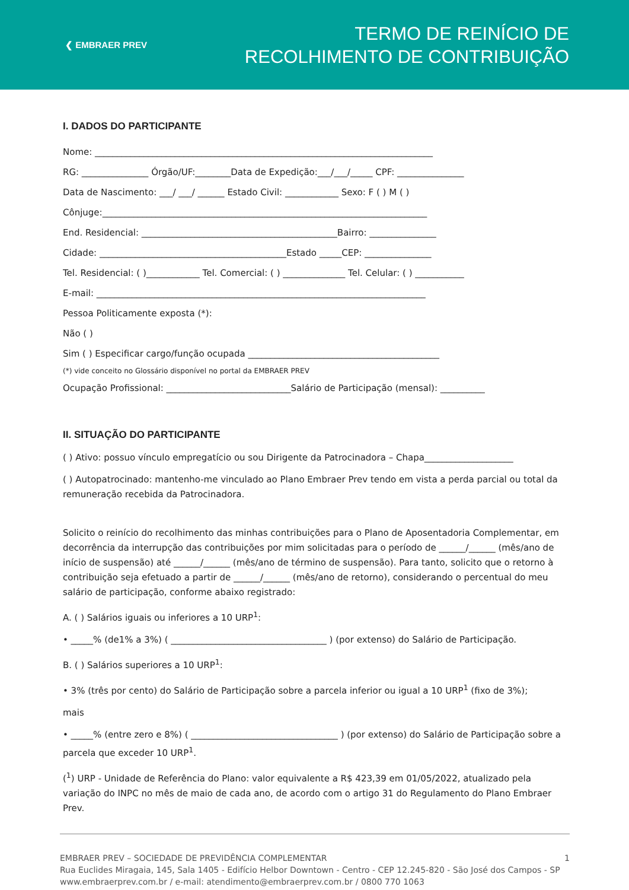❮ EMBRAER PREV
TERMO DE REINÍCIO DE
RECOLHIMENTO DE CONTRIBUIÇÃO
I. DADOS DO PARTICIPANTE
Nome: ____________________________________________________________________________
RG: _______________ Órgão/UF:________Data de Expedição:___/___/_____ CPF: _______________
Data de Nascimento: ___/ ___/ ______ Estado Civil: ____________ Sexo: F ( ) M ( )
Cônjuge:_________________________________________________________________________
End. Residencial: ____________________________________________Bairro: _______________
Cidade: __________________________________________Estado _____CEP: _______________
Tel. Residencial: ( )____________ Tel. Comercial: ( ) ______________ Tel. Celular: ( ) ___________
E-mail: __________________________________________________________________________
Pessoa Politicamente exposta (*):
Não ( )
Sim ( ) Especificar cargo/função ocupada ___________________________________________
(*) vide conceito no Glossário disponível no portal da EMBRAER PREV
Ocupação Profissional: ____________________________Salário de Participação (mensal): __________
II. SITUAÇÃO DO PARTICIPANTE
( ) Ativo: possuo vínculo empregatício ou sou Dirigente da Patrocinadora – Chapa____________________
( ) Autopatrocinado: mantenho-me vinculado ao Plano Embraer Prev tendo em vista a perda parcial ou total da remuneração recebida da Patrocinadora.
Solicito o reinício do recolhimento das minhas contribuições para o Plano de Aposentadoria Complementar, em decorrência da interrupção das contribuições por mim solicitadas para o período de ______/______ (mês/ano de início de suspensão) até ______/______ (mês/ano de término de suspensão). Para tanto, solicito que o retorno à contribuição seja efetuado a partir de ______/______ (mês/ano de retorno), considerando o percentual do meu salário de participação, conforme abaixo registrado:
A. ( ) Salários iguais ou inferiores a 10 URP<sup>1</sup>:
• _____% (de1% a 3%) ( ___________________________________ ) (por extenso) do Salário de Participação.
B. ( ) Salários superiores a 10 URP<sup>1</sup>:
• 3% (três por cento) do Salário de Participação sobre a parcela inferior ou igual a 10 URP<sup>1</sup> (fixo de 3%);
mais
• _____% (entre zero e 8%) ( _________________________________ ) (por extenso) do Salário de Participação sobre a parcela que exceder 10 URP<sup>1</sup>.
(<sup>1</sup>) URP - Unidade de Referência do Plano: valor equivalente a R$ 423,39 em 01/05/2022, atualizado pela variação do INPC no mês de maio de cada ano, de acordo com o artigo 31 do Regulamento do Plano Embraer Prev.
EMBRAER PREV – SOCIEDADE DE PREVIDÊNCIA COMPLEMENTAR
Rua Euclides Miragaia, 145, Sala 1405 - Edifício Helbor Downtown - Centro - CEP 12.245-820 - São José dos Campos - SP
www.embraerprev.com.br / e-mail: atendimento@embraerprev.com.br / 0800 770 1063
1